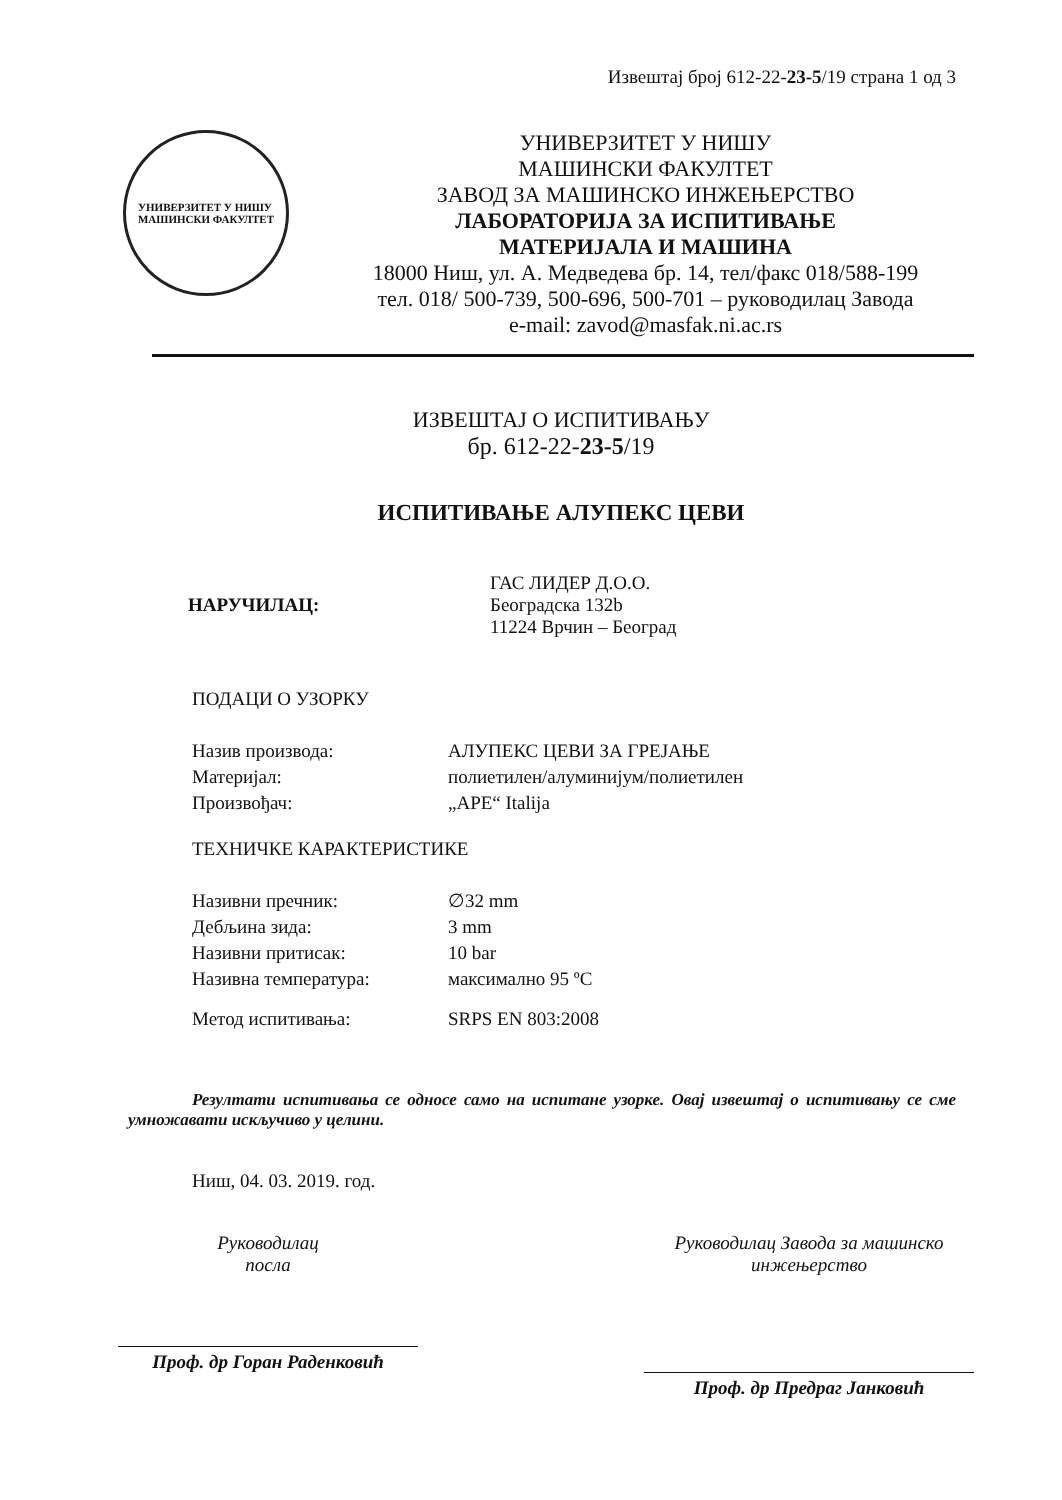Извештај број 612-22-23-5/19 страна 1 од 3
УНИВЕРЗИТЕТ У НИШУ
МАШИНСКИ ФАКУЛТЕТ
УНИВЕРЗИТЕТ У НИШУ
МАШИНСКИ ФАКУЛТЕТ
ЗАВОД ЗА МАШИНСКО ИНЖЕЊЕРСТВО
ЛАБОРАТОРИЈА ЗА ИСПИТИВАЊЕ
МАТЕРИЈАЛА И МАШИНА
18000 Ниш, ул. А. Медведева бр. 14, тел/факс 018/588-199
тел. 018/ 500-739, 500-696, 500-701 – руководилац Завода
e-mail: zavod@masfak.ni.ac.rs
ИЗВЕШТАЈ О ИСПИТИВАЊУ
бр. 612-22-23-5/19
ИСПИТИВАЊЕ АЛУПЕКС ЦЕВИ
НАРУЧИЛАЦ: ГАС ЛИДЕР Д.О.О.
Београдска 132b
11224 Врчин – Београд
ПОДАЦИ О УЗОРКУ
Назив производа: АЛУПЕКС ЦЕВИ ЗА ГРЕЈАЊЕ
Материјал: полиетилен/алуминијум/полиетилен
Произвођач: „APE“ Italija
ТЕХНИЧКЕ КАРАКТЕРИСТИКЕ
Називни пречник: ∅32 mm
Дебљина зида: 3 mm
Називни притисак: 10 bar
Називна температура: максимално 95 ºC
Метод испитивања: SRPS EN 803:2008
Резултати испитивања се односе само на испитане узорке. Овај извештај о испитивању се сме умножавати искључиво у целини.
Ниш, 04. 03. 2019. год.
Руководилац
посла
Проф. др Горан Раденковић
Руководилац Завода за машинско инжењерство
Проф. др Предраг Јанковић